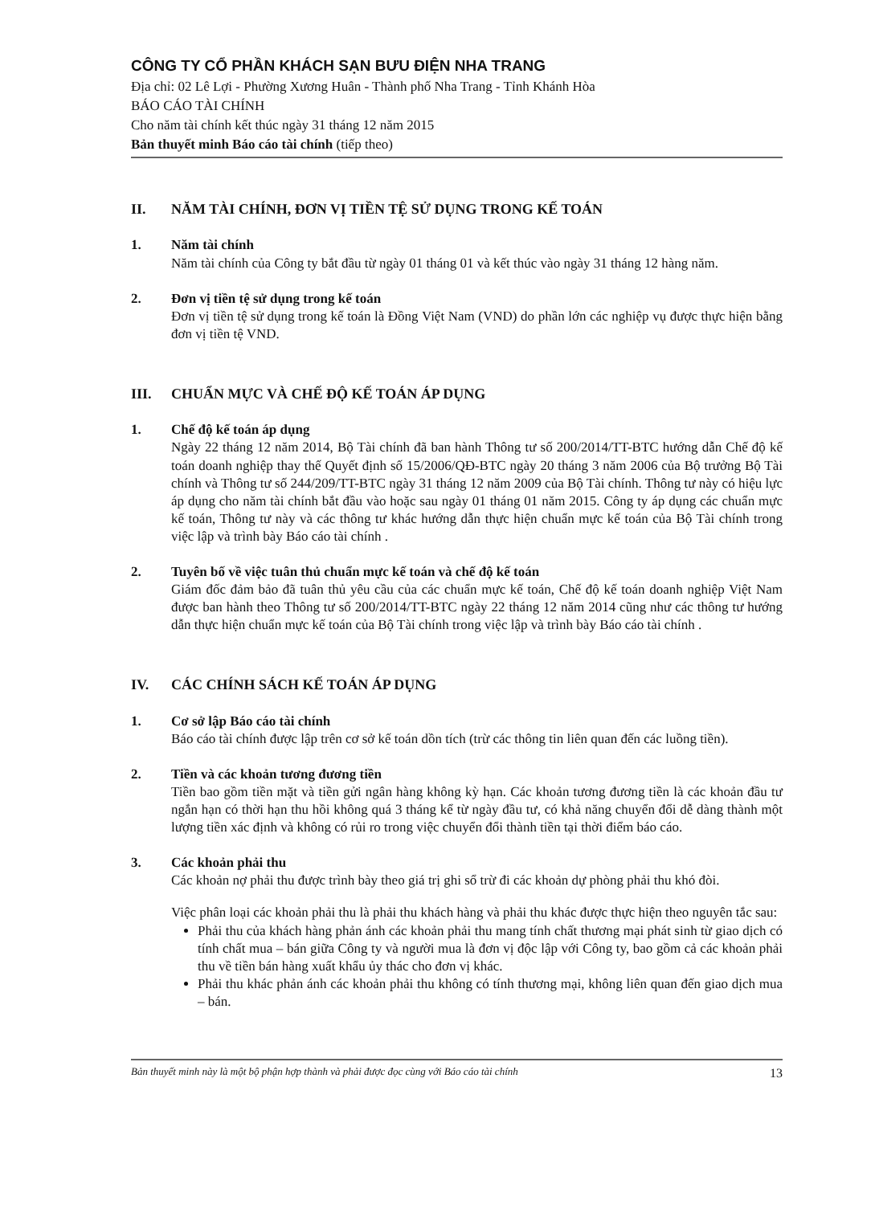CÔNG TY CỔ PHẦN KHÁCH SẠN BƯU ĐIỆN NHA TRANG
Địa chỉ: 02 Lê Lợi - Phường Xương Huân - Thành phố Nha Trang - Tỉnh Khánh Hòa
BÁO CÁO TÀI CHÍNH
Cho năm tài chính kết thúc ngày 31 tháng 12 năm 2015
Bản thuyết minh Báo cáo tài chính (tiếp theo)
II. NĂM TÀI CHÍNH, ĐƠN VỊ TIỀN TỆ SỬ DỤNG TRONG KẾ TOÁN
1. Năm tài chính
Năm tài chính của Công ty bắt đầu từ ngày 01 tháng 01 và kết thúc vào ngày 31 tháng 12 hàng năm.
2. Đơn vị tiền tệ sử dụng trong kế toán
Đơn vị tiền tệ sử dụng trong kế toán là Đồng Việt Nam (VND) do phần lớn các nghiệp vụ được thực hiện bằng đơn vị tiền tệ VND.
III. CHUẨN MỰC VÀ CHẾ ĐỘ KẾ TOÁN ÁP DỤNG
1. Chế độ kế toán áp dụng
Ngày 22 tháng 12 năm 2014, Bộ Tài chính đã ban hành Thông tư số 200/2014/TT-BTC hướng dẫn Chế độ kế toán doanh nghiệp thay thế Quyết định số 15/2006/QĐ-BTC ngày 20 tháng 3 năm 2006 của Bộ trưởng Bộ Tài chính và Thông tư số 244/209/TT-BTC ngày 31 tháng 12 năm 2009 của Bộ Tài chính. Thông tư này có hiệu lực áp dụng cho năm tài chính bắt đầu vào hoặc sau ngày 01 tháng 01 năm 2015. Công ty áp dụng các chuẩn mực kế toán, Thông tư này và các thông tư khác hướng dẫn thực hiện chuẩn mực kế toán của Bộ Tài chính trong việc lập và trình bày Báo cáo tài chính .
2. Tuyên bố về việc tuân thủ chuẩn mực kế toán và chế độ kế toán
Giám đốc đảm bảo đã tuân thủ yêu cầu của các chuẩn mực kế toán, Chế độ kế toán doanh nghiệp Việt Nam được ban hành theo Thông tư số 200/2014/TT-BTC ngày 22 tháng 12 năm 2014 cũng như các thông tư hướng dẫn thực hiện chuẩn mực kế toán của Bộ Tài chính trong việc lập và trình bày Báo cáo tài chính .
IV. CÁC CHÍNH SÁCH KẾ TOÁN ÁP DỤNG
1. Cơ sở lập Báo cáo tài chính
Báo cáo tài chính được lập trên cơ sở kế toán dồn tích (trừ các thông tin liên quan đến các luồng tiền).
2. Tiền và các khoản tương đương tiền
Tiền bao gồm tiền mặt và tiền gửi ngân hàng không kỳ hạn. Các khoản tương đương tiền là các khoản đầu tư ngắn hạn có thời hạn thu hồi không quá 3 tháng kể từ ngày đầu tư, có khả năng chuyển đổi dễ dàng thành một lượng tiền xác định và không có rủi ro trong việc chuyển đổi thành tiền tại thời điểm báo cáo.
3. Các khoản phải thu
Các khoản nợ phải thu được trình bày theo giá trị ghi sổ trừ đi các khoản dự phòng phải thu khó đòi.
Việc phân loại các khoản phải thu là phải thu khách hàng và phải thu khác được thực hiện theo nguyên tắc sau:
Phải thu của khách hàng phản ánh các khoản phải thu mang tính chất thương mại phát sinh từ giao dịch có tính chất mua – bán giữa Công ty và người mua là đơn vị độc lập với Công ty, bao gồm cả các khoản phải thu về tiền bán hàng xuất khẩu ủy thác cho đơn vị khác.
Phải thu khác phản ánh các khoản phải thu không có tính thương mại, không liên quan đến giao dịch mua – bán.
Bản thuyết minh này là một bộ phận hợp thành và phải được đọc cùng với Báo cáo tài chính 13